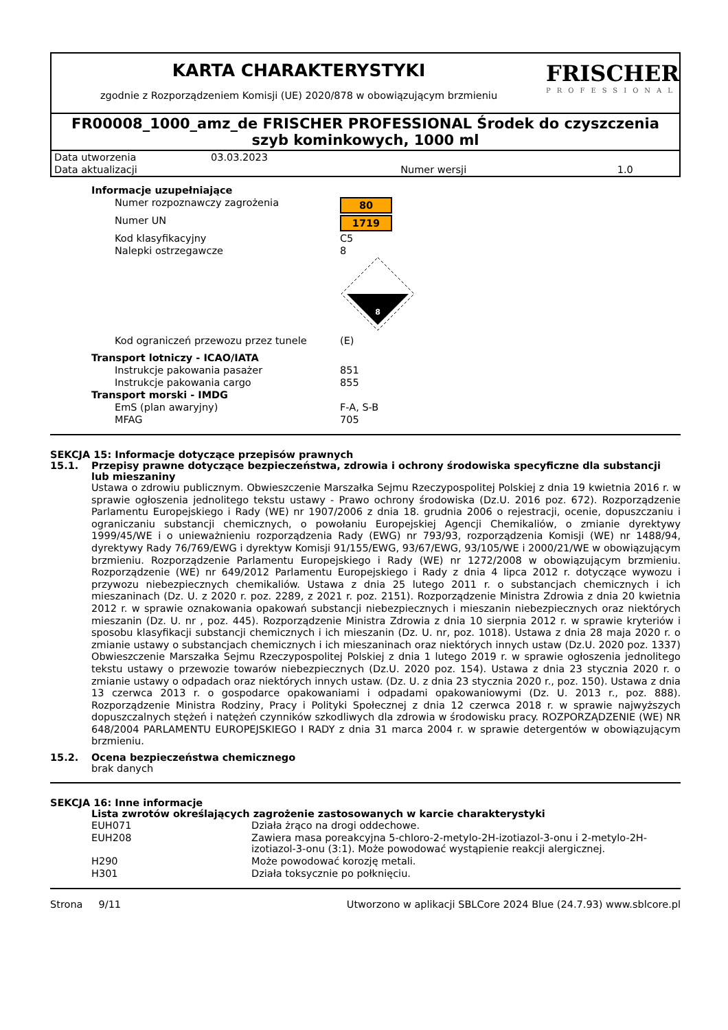KARTA CHARAKTERYSTYKI
zgodnie z Rozporządzeniem Komisji (UE) 2020/878 w obowiązującym brzmieniu
FRISCHER
PROFESSIONAL
FR00008_1000_amz_de FRISCHER PROFESSIONAL Środek do czyszczenia szyb kominkowych, 1000 ml
| Data utworzenia | 03.03.2023 | | |
| Data aktualizacji | | Numer wersji | 1.0 |
| Informacje uzupełniające | |
| Numer rozpoznawczy zagrożenia | 80 |
| Numer UN | 1719 |
| Kod klasyfikacyjny | C5 |
| Nalepki ostrzegawcze | 8 8 |
| Kod ograniczeń przewozu przez tunele | (E) |
| Transport lotniczy - ICAO/IATA | |
| Instrukcje pakowania pasażer | 851 |
| Instrukcje pakowania cargo | 855 |
| Transport morski - IMDG | |
| EmS (plan awaryjny) | F-A, S-B |
| MFAG | 705 |
SEKCJA 15: Informacje dotyczące przepisów prawnych
15.1. Przepisy prawne dotyczące bezpieczeństwa, zdrowia i ochrony środowiska specyficzne dla substancji lub mieszaniny
Ustawa o zdrowiu publicznym. Obwieszczenie Marszałka Sejmu Rzeczypospolitej Polskiej z dnia 19 kwietnia 2016 r. w sprawie ogłoszenia jednolitego tekstu ustawy - Prawo ochrony środowiska (Dz.U. 2016 poz. 672). Rozporządzenie Parlamentu Europejskiego i Rady (WE) nr 1907/2006 z dnia 18. grudnia 2006 o rejestracji, ocenie, dopuszczaniu i ograniczaniu substancji chemicznych, o powołaniu Europejskiej Agencji Chemikaliów, o zmianie dyrektywy 1999/45/WE i o unieważnieniu rozporządzenia Rady (EWG) nr 793/93, rozporządzenia Komisji (WE) nr 1488/94, dyrektywy Rady 76/769/EWG i dyrektyw Komisji 91/155/EWG, 93/67/EWG, 93/105/WE i 2000/21/WE w obowiązującym brzmieniu. Rozporządzenie Parlamentu Europejskiego i Rady (WE) nr 1272/2008 w obowiązującym brzmieniu. Rozporządzenie (WE) nr 649/2012 Parlamentu Europejskiego i Rady z dnia 4 lipca 2012 r. dotyczące wywozu i przywozu niebezpiecznych chemikaliów. Ustawa z dnia 25 lutego 2011 r. o substancjach chemicznych i ich mieszaninach (Dz. U. z 2020 r. poz. 2289, z 2021 r. poz. 2151). Rozporządzenie Ministra Zdrowia z dnia 20 kwietnia 2012 r. w sprawie oznakowania opakowań substancji niebezpiecznych i mieszanin niebezpiecznych oraz niektórych mieszanin (Dz. U. nr , poz. 445). Rozporządzenie Ministra Zdrowia z dnia 10 sierpnia 2012 r. w sprawie kryteriów i sposobu klasyfikacji substancji chemicznych i ich mieszanin (Dz. U. nr, poz. 1018). Ustawa z dnia 28 maja 2020 r. o zmianie ustawy o substancjach chemicznych i ich mieszaninach oraz niektórych innych ustaw (Dz.U. 2020 poz. 1337) Obwieszczenie Marszałka Sejmu Rzeczypospolitej Polskiej z dnia 1 lutego 2019 r. w sprawie ogłoszenia jednolitego tekstu ustawy o przewozie towarów niebezpiecznych (Dz.U. 2020 poz. 154). Ustawa z dnia 23 stycznia 2020 r. o zmianie ustawy o odpadach oraz niektórych innych ustaw. (Dz. U. z dnia 23 stycznia 2020 r., poz. 150). Ustawa z dnia 13 czerwca 2013 r. o gospodarce opakowaniami i odpadami opakowaniowymi (Dz. U. 2013 r., poz. 888). Rozporządzenie Ministra Rodziny, Pracy i Polityki Społecznej z dnia 12 czerwca 2018 r. w sprawie najwyższych dopuszczalnych stężeń i natężeń czynników szkodliwych dla zdrowia w środowisku pracy. ROZPORZĄDZENIE (WE) NR 648/2004 PARLAMENTU EUROPEJSKIEGO I RADY z dnia 31 marca 2004 r. w sprawie detergentów w obowiązującym brzmieniu.
15.2. Ocena bezpieczeństwa chemicznego
brak danych
SEKCJA 16: Inne informacje
Lista zwrotów określających zagrożenie zastosowanych w karcie charakterystyki
| EUH071 | Działa żrąco na drogi oddechowe. |
| EUH208 | Zawiera masa poreakcyjna 5-chloro-2-metylo-2H-izotiazol-3-onu i 2-metylo-2H-izotiazol-3-onu (3:1). Może powodować wystąpienie reakcji alergicznej. |
| H290 | Może powodować korozję metali. |
| H301 | Działa toksycznie po połknięciu. |
Strona 9/11 Utworzono w aplikacji SBLCore 2024 Blue (24.7.93) www.sblcore.pl